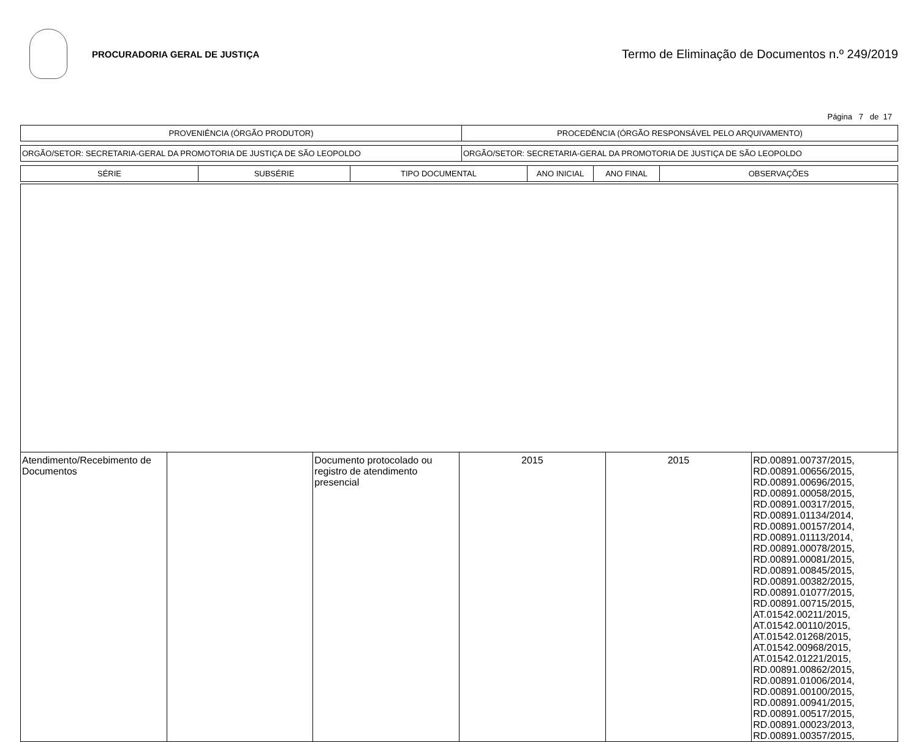PROCURADORIA GERAL DE JUSTIÇA
Termo de Eliminação de Documentos n.º 249/2019
Página 7 de 17
| PROVENIÊNCIA (ÓRGÃO PRODUTOR) | PROCEDÊNCIA (ÓRGÃO RESPONSÁVEL PELO ARQUIVAMENTO) |
| ORGÃO/SETOR: SECRETARIA-GERAL DA PROMOTORIA DE JUSTIÇA DE SÃO LEOPOLDO | ORGÃO/SETOR: SECRETARIA-GERAL DA PROMOTORIA DE JUSTIÇA DE SÃO LEOPOLDO |
| SÉRIE | SUBSÉRIE | TIPO DOCUMENTAL | ANO INICIAL | ANO FINAL | OBSERVAÇÕES |
| --- | --- | --- | --- | --- | --- |
| Atendimento/Recebimento de Documentos | | Documento protocolado ou registro de atendimento presencial | 2015 | 2015 | RD.00891.00737/2015, RD.00891.00656/2015, RD.00891.00696/2015, RD.00891.00058/2015, RD.00891.00317/2015, RD.00891.01134/2014, RD.00891.00157/2014, RD.00891.01113/2014, RD.00891.00078/2015, RD.00891.00081/2015, RD.00891.00845/2015, RD.00891.00382/2015, RD.00891.01077/2015, RD.00891.00715/2015, AT.01542.00211/2015, AT.01542.00110/2015, AT.01542.01268/2015, AT.01542.00968/2015, AT.01542.01221/2015, RD.00891.00862/2015, RD.00891.01006/2014, RD.00891.00100/2015, RD.00891.00941/2015, RD.00891.00517/2015, RD.00891.00023/2013, RD.00891.00357/2015, |